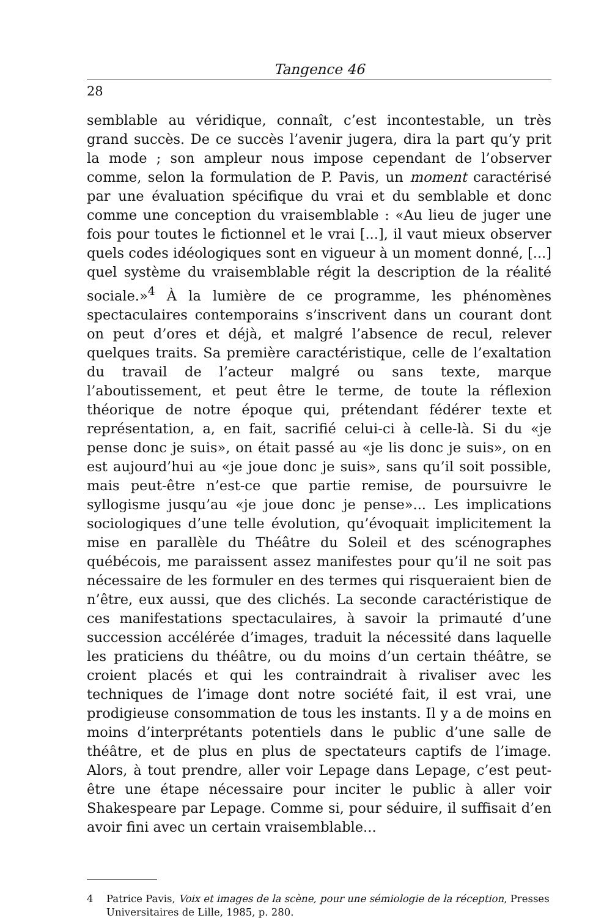Tangence 46
28
semblable au véridique, connaît, c’est incontestable, un très grand succès. De ce succès l’avenir jugera, dira la part qu’y prit la mode ; son ampleur nous impose cependant de l’observer comme, selon la formulation de P. Pavis, un moment caractérisé par une évaluation spécifique du vrai et du semblable et donc comme une conception du vraisemblable : «Au lieu de juger une fois pour toutes le fictionnel et le vrai [...], il vaut mieux observer quels codes idéologiques sont en vigueur à un moment donné, [...] quel système du vraisemblable régit la description de la réalité sociale.»<sup>4</sup> À la lumière de ce programme, les phénomènes spectaculaires contemporains s’inscrivent dans un courant dont on peut d’ores et déjà, et malgré l’absence de recul, relever quelques traits. Sa première caractéristique, celle de l’exaltation du travail de l’acteur malgré ou sans texte, marque l’aboutissement, et peut être le terme, de toute la réflexion théorique de notre époque qui, prétendant fédérer texte et représentation, a, en fait, sacrifié celui-ci à celle-là. Si du «je pense donc je suis», on était passé au «je lis donc je suis», on en est aujourd’hui au «je joue donc je suis», sans qu’il soit possible, mais peut-être n’est-ce que partie remise, de poursuivre le syllogisme jusqu’au «je joue donc je pense»... Les implications sociologiques d’une telle évolution, qu’évoquait implicitement la mise en parallèle du Théâtre du Soleil et des scénographes québécois, me paraissent assez manifestes pour qu’il ne soit pas nécessaire de les formuler en des termes qui risqueraient bien de n’être, eux aussi, que des clichés. La seconde caractéristique de ces manifestations spectaculaires, à savoir la primauté d’une succession accélérée d’images, traduit la nécessité dans laquelle les praticiens du théâtre, ou du moins d’un certain théâtre, se croient placés et qui les contraindrait à rivaliser avec les techniques de l’image dont notre société fait, il est vrai, une prodigieuse consommation de tous les instants. Il y a de moins en moins d’interprétants potentiels dans le public d’une salle de théâtre, et de plus en plus de spectateurs captifs de l’image. Alors, à tout prendre, aller voir Lepage dans Lepage, c’est peut-être une étape nécessaire pour inciter le public à aller voir Shakespeare par Lepage. Comme si, pour séduire, il suffisait d’en avoir fini avec un certain vraisemblable...
4 Patrice Pavis, Voix et images de la scène, pour une sémiologie de la réception, Presses Universitaires de Lille, 1985, p. 280.